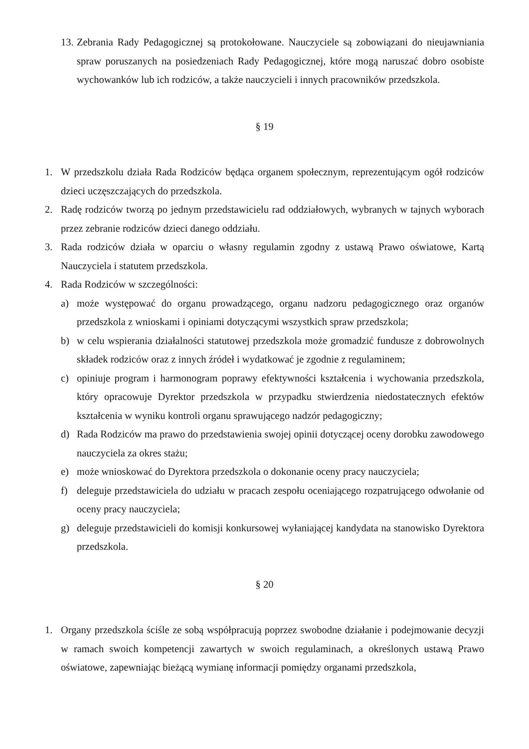13. Zebrania Rady Pedagogicznej są protokołowane. Nauczyciele są zobowiązani do nieujawniania spraw poruszanych na posiedzeniach Rady Pedagogicznej, które mogą naruszać dobro osobiste wychowanków lub ich rodziców, a także nauczycieli i innych pracowników przedszkola.
§ 19
1. W przedszkolu działa Rada Rodziców będąca organem społecznym, reprezentującym ogół rodziców dzieci uczęszczających do przedszkola.
2. Radę rodziców tworzą po jednym przedstawicielu rad oddziałowych, wybranych w tajnych wyborach przez zebranie rodziców dzieci danego oddziału.
3. Rada rodziców działa w oparciu o własny regulamin zgodny z ustawą Prawo oświatowe, Kartą Nauczyciela i statutem przedszkola.
4. Rada Rodziców w szczególności:
a) może występować do organu prowadzącego, organu nadzoru pedagogicznego oraz organów przedszkola z wnioskami i opiniami dotyczącymi wszystkich spraw przedszkola;
b) w celu wspierania działalności statutowej przedszkola może gromadzić fundusze z dobrowolnych składek rodziców oraz z innych źródeł i wydatkować je zgodnie z regulaminem;
c) opiniuje program i harmonogram poprawy efektywności kształcenia i wychowania przedszkola, który opracowuje Dyrektor przedszkola w przypadku stwierdzenia niedostatecznych efektów kształcenia w wyniku kontroli organu sprawującego nadzór pedagogiczny;
d) Rada Rodziców ma prawo do przedstawienia swojej opinii dotyczącej oceny dorobku zawodowego nauczyciela za okres stażu;
e) może wnioskować do Dyrektora przedszkola o dokonanie oceny pracy nauczyciela;
f) deleguje przedstawiciela do udziału w pracach zespołu oceniającego rozpatrującego odwołanie od oceny pracy nauczyciela;
g) deleguje przedstawicieli do komisji konkursowej wyłaniającej kandydata na stanowisko Dyrektora przedszkola.
§ 20
1. Organy przedszkola ściśle ze sobą współpracują poprzez swobodne działanie i podejmowanie decyzji w ramach swoich kompetencji zawartych w swoich regulaminach, a określonych ustawą Prawo oświatowe, zapewniając bieżącą wymianę informacji pomiędzy organami przedszkola,